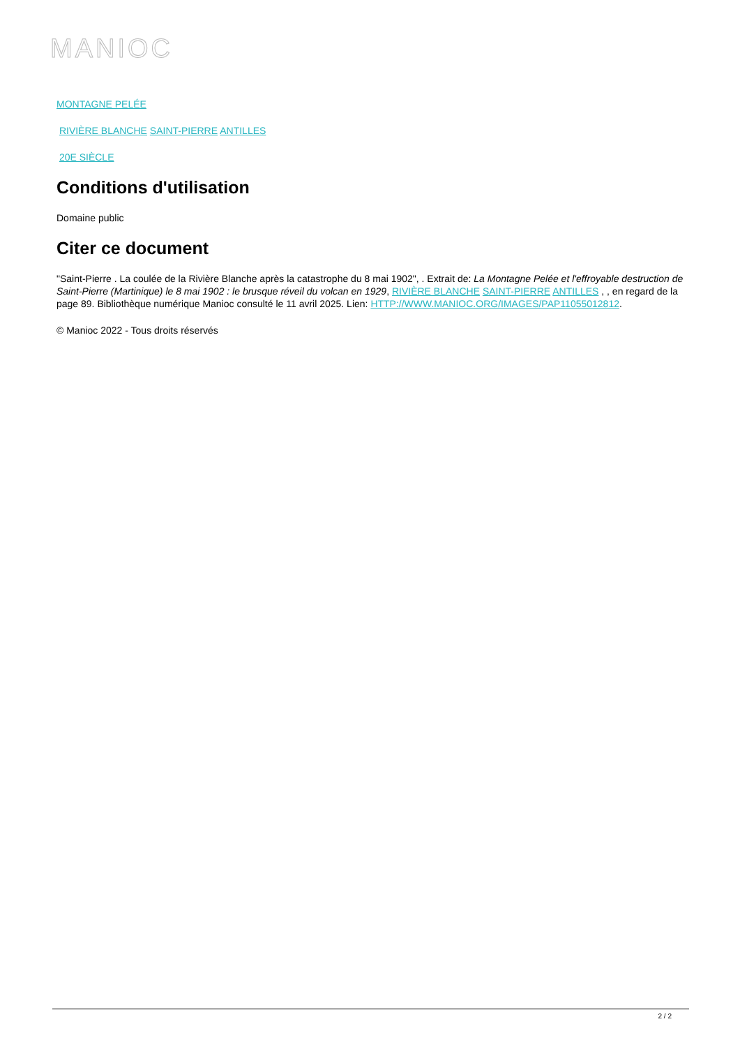MANIOC
MONTAGNE PELÉE
RIVIÈRE BLANCHE SAINT-PIERRE ANTILLES
20E SIÈCLE
Conditions d'utilisation
Domaine public
Citer ce document
"Saint-Pierre . La coulée de la Rivière Blanche après la catastrophe du 8 mai 1902", . Extrait de: La Montagne Pelée et l'effroyable destruction de Saint-Pierre (Martinique) le 8 mai 1902 : le brusque réveil du volcan en 1929, RIVIÈRE BLANCHE SAINT-PIERRE ANTILLES , , en regard de la page 89. Bibliothèque numérique Manioc consulté le 11 avril 2025. Lien: HTTP://WWW.MANIOC.ORG/IMAGES/PAP11055012812.
© Manioc 2022 - Tous droits réservés
2 / 2